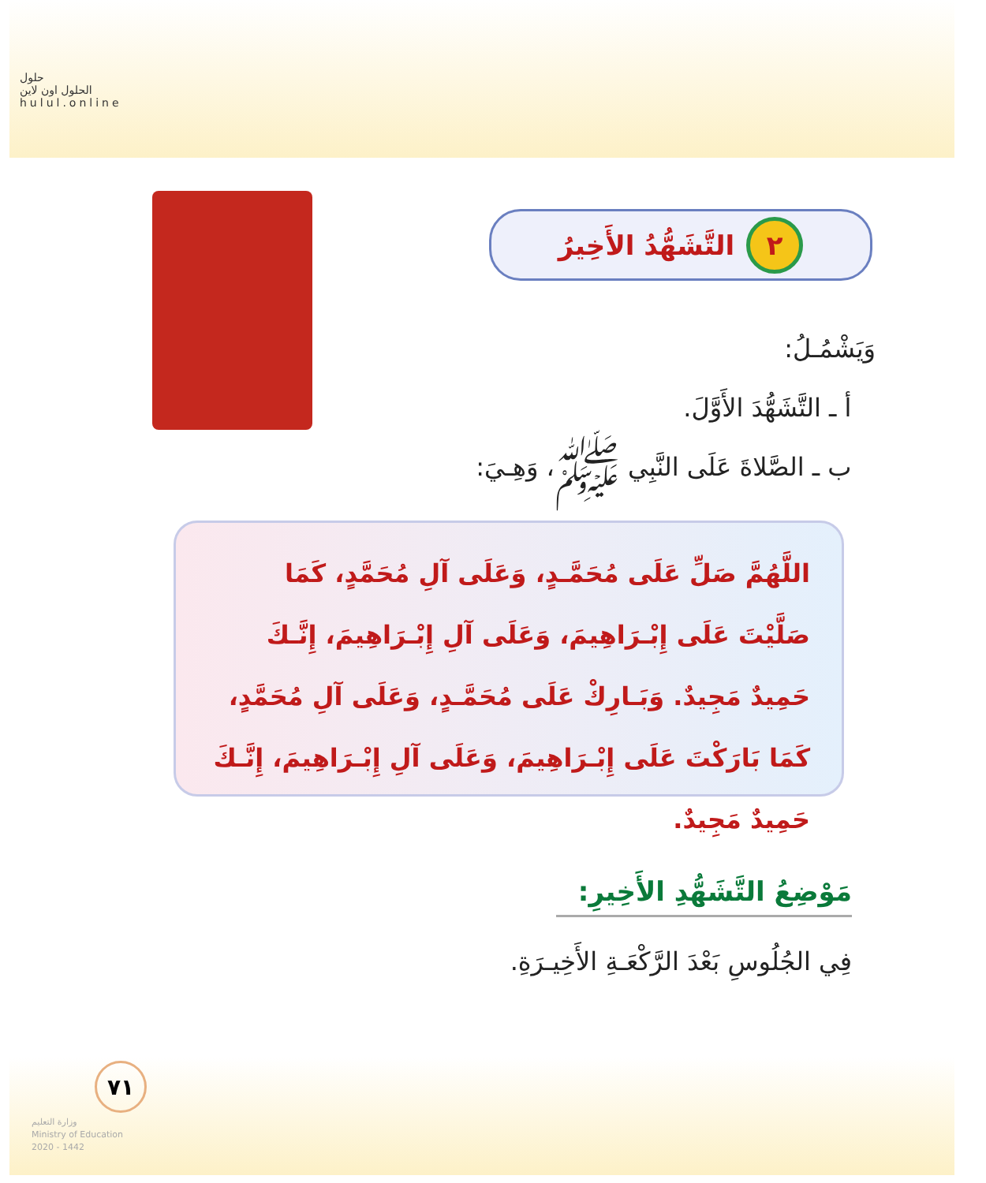حلول
الحلول اون لاين
hulul.online
٢
التَّشَهُّدُ الأَخِيرُ
وَيَشْمُـلُ:
أ ـ التَّشَهُّدَ الأَوَّلَ.
ب ـ الصَّلاةَ عَلَى النَّبِي ﷺ، وَهِـيَ:
اللَّهُمَّ صَلِّ عَلَى مُحَمَّـدٍ، وَعَلَى آلِ مُحَمَّدٍ، كَمَا صَلَّيْتَ عَلَى إِبْـرَاهِيمَ، وَعَلَى آلِ إِبْـرَاهِيمَ، إِنَّـكَ حَمِيدٌ مَجِيدٌ. وَبَـارِكْ عَلَى مُحَمَّـدٍ، وَعَلَى آلِ مُحَمَّدٍ، كَمَا بَارَكْتَ عَلَى إِبْـرَاهِيمَ، وَعَلَى آلِ إِبْـرَاهِيمَ، إِنَّـكَ حَمِيدٌ مَجِيدٌ.
مَوْضِعُ التَّشَهُّدِ الأَخِيرِ:
فِي الجُلُوسِ بَعْدَ الرَّكْعَـةِ الأَخِيـرَةِ.
٧١
وزارة التعليم
Ministry of Education
2020 - 1442